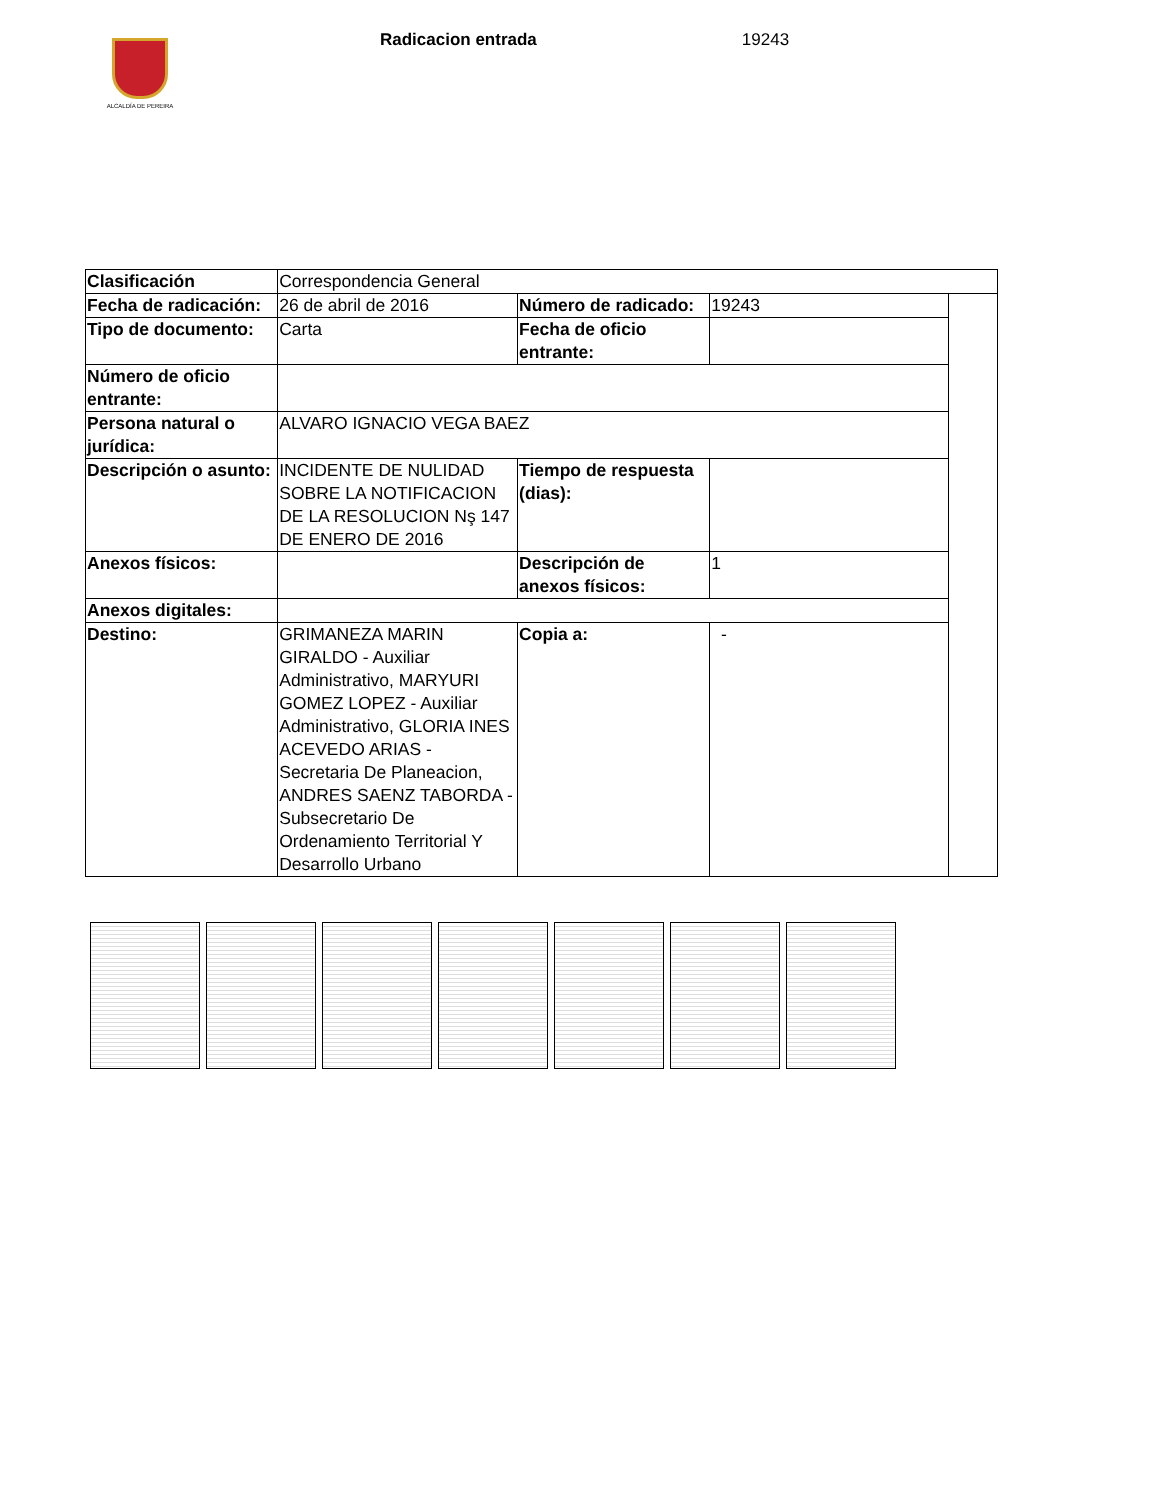ALCALDÍA DE PEREIRA
Radicacion entrada 19243
| Clasificación | Correspondencia General | | | |
| Fecha de radicación: | 26 de abril de 2016 | Número de radicado: | 19243 | |
| Tipo de documento: | Carta | Fecha de oficio entrante: | | |
| Número de oficio entrante: | | | | |
| Persona natural o jurídica: | ALVARO IGNACIO VEGA BAEZ | | | |
| Descripción o asunto: | INCIDENTE DE NULIDAD SOBRE LA NOTIFICACION DE LA RESOLUCION Nş 147 DE ENERO DE 2016 | Tiempo de respuesta (dias): | | |
| Anexos físicos: | | Descripción de anexos físicos: | 1 | |
| Anexos digitales: | | | | |
| Destino: | GRIMANEZA MARIN GIRALDO - Auxiliar Administrativo, MARYURI GOMEZ LOPEZ - Auxiliar Administrativo, GLORIA INES ACEVEDO ARIAS - Secretaria De Planeacion, ANDRES SAENZ TABORDA - Subsecretario De Ordenamiento Territorial Y Desarrollo Urbano | Copia a: | - | |